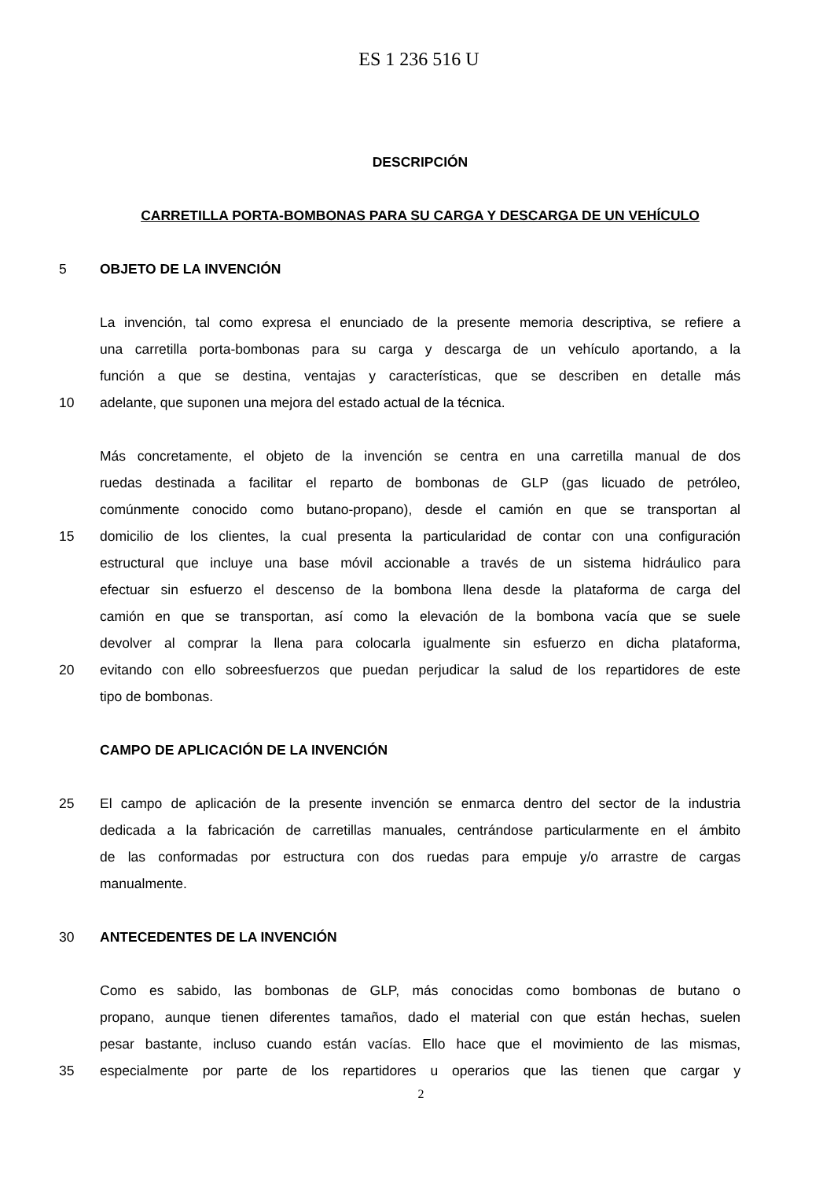ES 1 236 516 U
DESCRIPCIÓN
CARRETILLA PORTA-BOMBONAS PARA SU CARGA Y DESCARGA DE UN VEHÍCULO
5 OBJETO DE LA INVENCIÓN
La invención, tal como expresa el enunciado de la presente memoria descriptiva, se refiere a
una carretilla porta-bombonas para su carga y descarga de un vehículo aportando, a la
función a que se destina, ventajas y características, que se describen en detalle más
10 adelante, que suponen una mejora del estado actual de la técnica.
Más concretamente, el objeto de la invención se centra en una carretilla manual de dos
ruedas destinada a facilitar el reparto de bombonas de GLP (gas licuado de petróleo,
comúnmente conocido como butano-propano), desde el camión en que se transportan al
15 domicilio de los clientes, la cual presenta la particularidad de contar con una configuración
estructural que incluye una base móvil accionable a través de un sistema hidráulico para
efectuar sin esfuerzo el descenso de la bombona llena desde la plataforma de carga del
camión en que se transportan, así como la elevación de la bombona vacía que se suele
devolver al comprar la llena para colocarla igualmente sin esfuerzo en dicha plataforma,
20 evitando con ello sobreesfuerzos que puedan perjudicar la salud de los repartidores de este
tipo de bombonas.
CAMPO DE APLICACIÓN DE LA INVENCIÓN
25 El campo de aplicación de la presente invención se enmarca dentro del sector de la industria
dedicada a la fabricación de carretillas manuales, centrándose particularmente en el ámbito
de las conformadas por estructura con dos ruedas para empuje y/o arrastre de cargas
manualmente.
30 ANTECEDENTES DE LA INVENCIÓN
Como es sabido, las bombonas de GLP, más conocidas como bombonas de butano o
propano, aunque tienen diferentes tamaños, dado el material con que están hechas, suelen
pesar bastante, incluso cuando están vacías. Ello hace que el movimiento de las mismas,
35 especialmente por parte de los repartidores u operarios que las tienen que cargar y
2